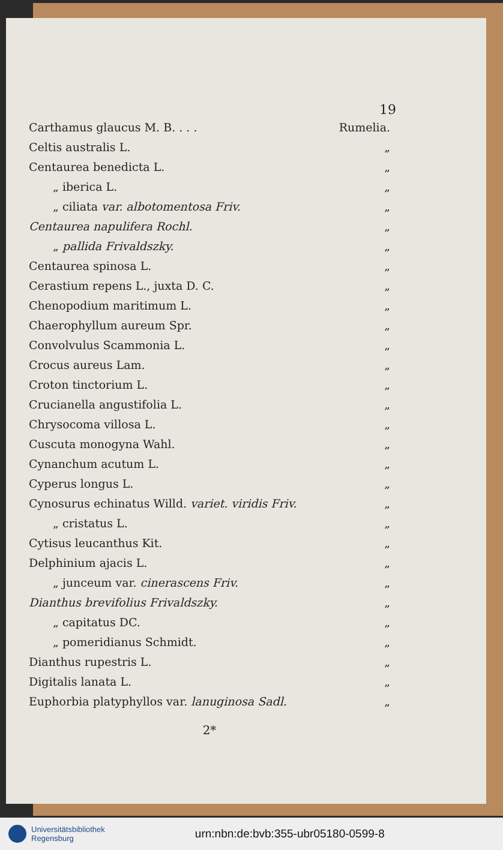19
| Carthamus glaucus M. B. . . . | Rumelia. |
| Celtis australis L. | „ |
| Centaurea benedicta L. | „ |
| „ iberica L. | „ |
| „ ciliata var. albotomentosa Friv. | „ |
| Centaurea napulifera Rochl. | „ |
| „ pallida Frivaldszky. | „ |
| Centaurea spinosa L. | „ |
| Cerastium repens L., juxta D. C. | „ |
| Chenopodium maritimum L. | „ |
| Chaerophyllum aureum Spr. | „ |
| Convolvulus Scammonia L. | „ |
| Crocus aureus Lam. | „ |
| Croton tinctorium L. | „ |
| Crucianella angustifolia L. | „ |
| Chrysocoma villosa L. | „ |
| Cuscuta monogyna Wahl. | „ |
| Cynanchum acutum L. | „ |
| Cyperus longus L. | „ |
| Cynosurus echinatus Willd. variet. viridis Friv. | „ |
| „ cristatus L. | „ |
| Cytisus leucanthus Kit. | „ |
| Delphinium ajacis L. | „ |
| „ junceum var. cinerascens Friv. | „ |
| Dianthus brevifolius Frivaldszky. | „ |
| „ capitatus DC. | „ |
| „ pomeridianus Schmidt. | „ |
| Dianthus rupestris L. | „ |
| Digitalis lanata L. | „ |
| Euphorbia platyphyllos var. lanuginosa Sadl. | „ |
2*
Universitätsbibliothek
Regensburg
urn:nbn:de:bvb:355-ubr05180-0599-8